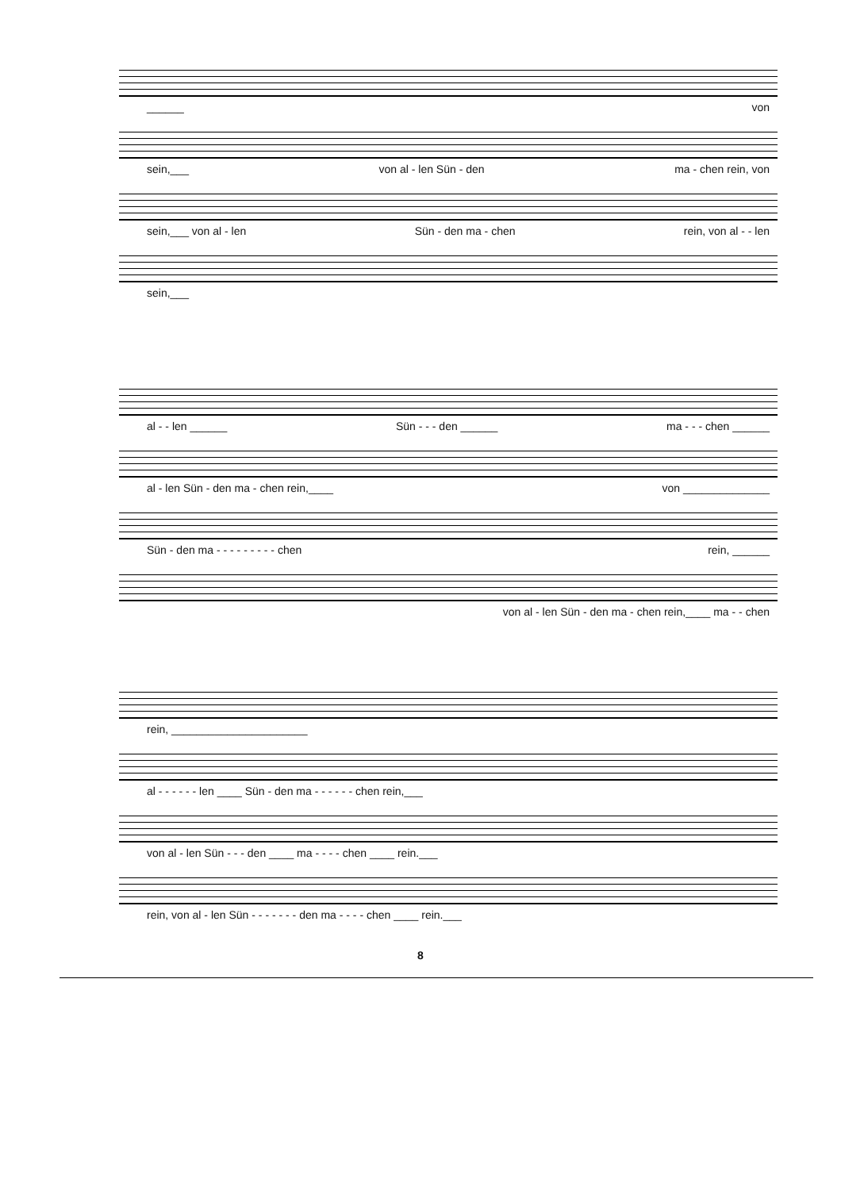______ von
sein,___ von al - len Sün - den ma - chen rein, von
sein,___ von al - len Sün - den ma - chen rein, von al - - len
sein,___
al - - len ______ Sün - - - den ______ ma - - - chen ______
al - len Sün - den ma - chen rein,____ von ______________
Sün - den ma - - - - - - - - - chen rein, ______
von al - len Sün - den ma - chen rein,____ ma - - chen
rein, ______________________
al - - - - - - len ____ Sün - den ma - - - - - - chen rein,___
von al - len Sün - - - den ____ ma - - - - chen ____ rein.___
rein, von al - len Sün - - - - - - - den ma - - - - chen ____ rein.___
8